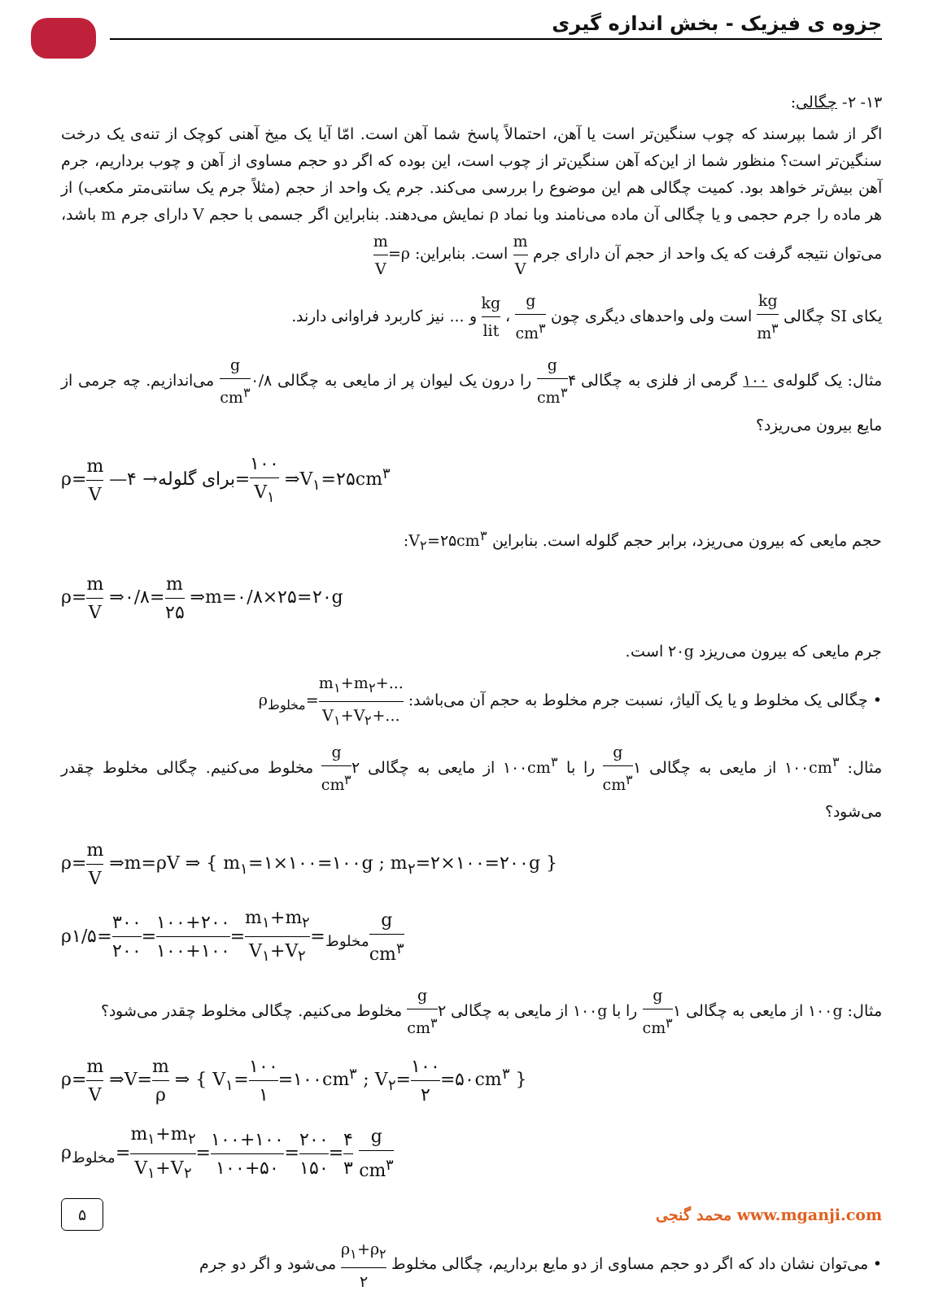جزوه ی فیزیک - بخش اندازه گیری
۱۳- ۲- چگالی:
اگر از شما بپرسند که چوب سنگین‌تر است یا آهن، احتمالاً پاسخ شما آهن است. امّا آیا یک میخ آهنی کوچک از تنه‌ی یک درخت سنگین‌تر است؟ منظور شما از این‌که آهن سنگین‌تر از چوب است، این بوده که اگر دو حجم مساوی از آهن و چوب برداریم، جرم آهن بیش‌تر خواهد بود. کمیت چگالی هم این موضوع را بررسی می‌کند. جرم یک واحد از حجم (مثلاً جرم یک سانتی‌متر مکعب) از هر ماده را جرم حجمی و یا چگالی آن ماده می‌نامند وبا نماد ρ نمایش می‌دهند. بنابراین اگر جسمی با حجم V دارای جرم m باشد، می‌توان نتیجه گرفت که یک واحد از حجم آن دارای جرم m V است. بنابراین: ρ=m V
یکای SI چگالی kg m<sup>۳</sup> است ولی واحدهای دیگری چون g cm<sup>۳</sup> ، kg lit و ... نیز کاربرد فراوانی دارند.
مثال: یک گلوله‌ی ۱۰۰ گرمی از فلزی به چگالی ۴g cm<sup>۳</sup> را درون یک لیوان پر از مایعی به چگالی ۰/۸g cm<sup>۳</sup> می‌اندازیم. چه جرمی از مایع بیرون می‌ریزد؟
ρ=m V —برای گلوله→ ۴=۱۰۰ V<sub>۱</sub> ⇒V<sub>۱</sub>=۲۵cm<sup>۳</sup>
حجم مایعی که بیرون می‌ریزد، برابر حجم گلوله است. بنابراین V<sub>۲</sub>=۲۵cm<sup>۳</sup>:
ρ=m V ⇒۰/۸=m ۲۵ ⇒m=۰/۸×۲۵=۲۰g
جرم مایعی که بیرون می‌ریزد ۲۰g است.
• چگالی یک مخلوط و یا یک آلیاژ، نسبت جرم مخلوط به حجم آن می‌باشد: ρ<sub>مخلوط</sub>=m<sub>۱</sub>+m<sub>۲</sub>+... V<sub>۱</sub>+V<sub>۲</sub>+...
مثال: ۱۰۰cm<sup>۳</sup> از مایعی به چگالی ۱g cm<sup>۳</sup> را با ۱۰۰cm<sup>۳</sup> از مایعی به چگالی ۲g cm<sup>۳</sup> مخلوط می‌کنیم. چگالی مخلوط چقدر می‌شود؟
ρ=m V ⇒m=ρV ⇒ { m<sub>۱</sub>=۱×۱۰۰=۱۰۰g ; m<sub>۲</sub>=۲×۱۰۰=۲۰۰g }
ρ<sub>مخلوط</sub>=m<sub>۱</sub>+m<sub>۲</sub> V<sub>۱</sub>+V<sub>۲</sub>=۱۰۰+۲۰۰ ۱۰۰+۱۰۰=۳۰۰ ۲۰۰=۱/۵g cm<sup>۳</sup>
مثال: ۱۰۰g از مایعی به چگالی ۱g cm<sup>۳</sup> را با ۱۰۰g از مایعی به چگالی ۲g cm<sup>۳</sup> مخلوط می‌کنیم. چگالی مخلوط چقدر می‌شود؟
ρ=m V ⇒V=m ρ ⇒ { V<sub>۱</sub>=۱۰۰ ۱=۱۰۰cm<sup>۳</sup> ; V<sub>۲</sub>=۱۰۰ ۲=۵۰cm<sup>۳</sup> }
ρ<sub>مخلوط</sub>=m<sub>۱</sub>+m<sub>۲</sub> V<sub>۱</sub>+V<sub>۲</sub>=۱۰۰+۱۰۰ ۱۰۰+۵۰=۲۰۰ ۱۵۰=۴ ۳ g cm<sup>۳</sup>
۵ محمد گنجی www.mganji.com
• می‌توان نشان داد که اگر دو حجم مساوی از دو مایع برداریم، چگالی مخلوط ρ<sub>۱</sub>+ρ<sub>۲</sub> ۲ می‌شود و اگر دو جرم